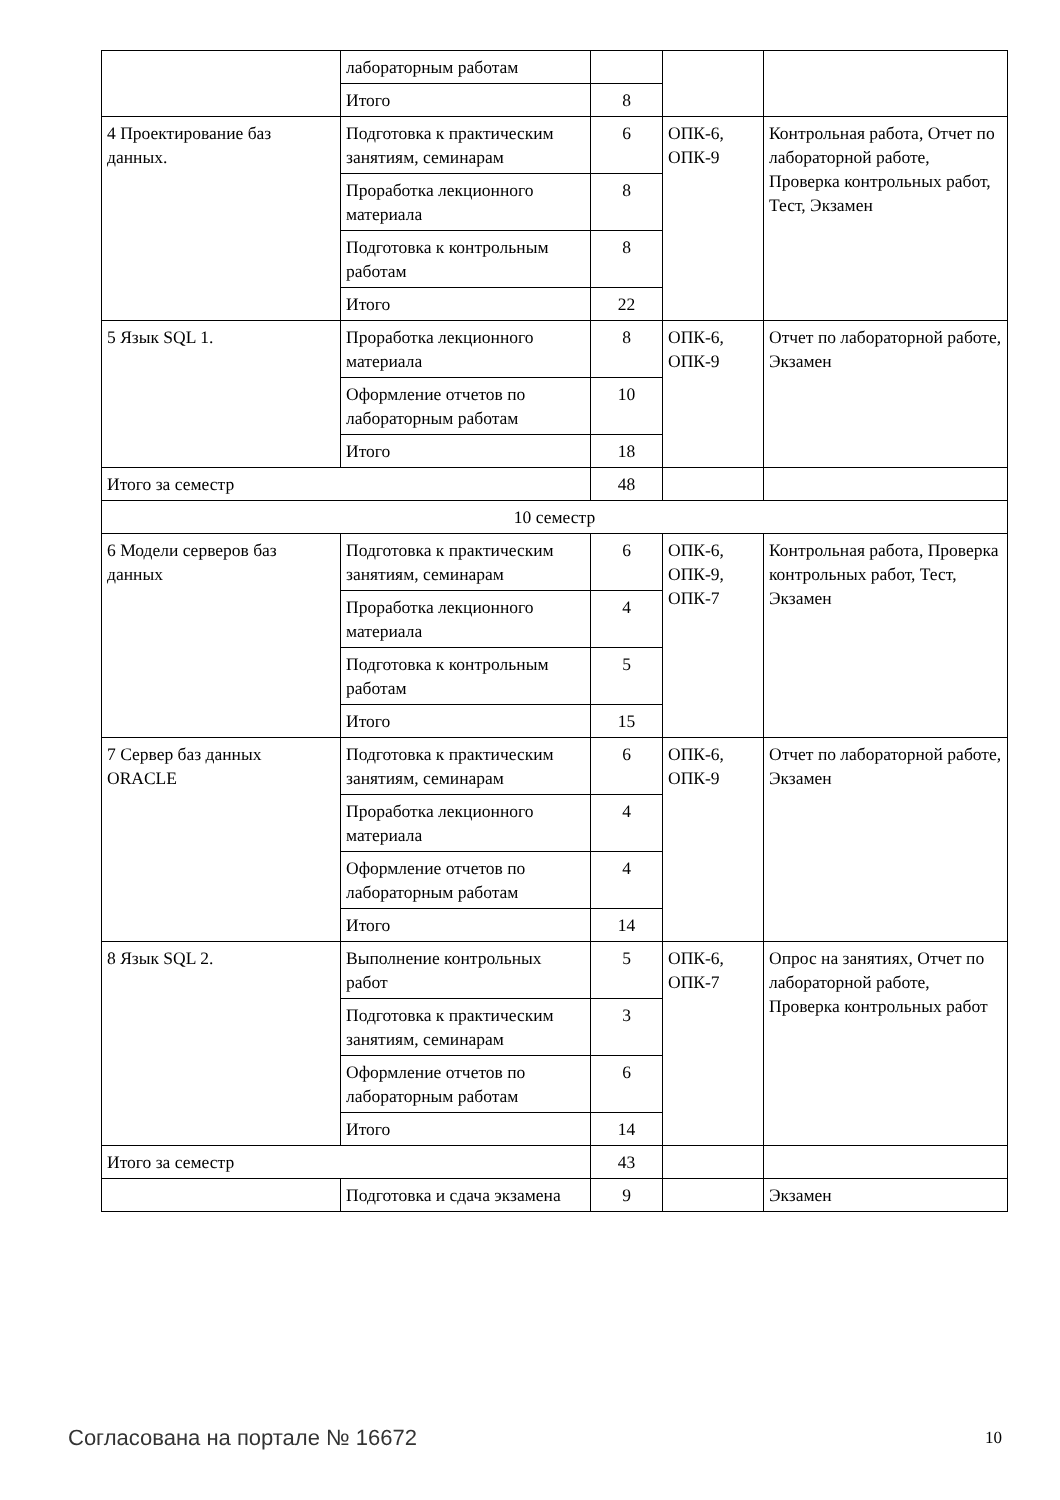| | лабораторным работам | | | |
| | Итого | 8 | | |
| 4 Проектирование баз данных. | Подготовка к практическим занятиям, семинарам | 6 | ОПК-6, ОПК-9 | Контрольная работа, Отчет по лабораторной работе, Проверка контрольных работ, Тест, Экзамен |
| | Проработка лекционного материала | 8 | | |
| | Подготовка к контрольным работам | 8 | | |
| | Итого | 22 | | |
| 5 Язык SQL 1. | Проработка лекционного материала | 8 | ОПК-6, ОПК-9 | Отчет по лабораторной работе, Экзамен |
| | Оформление отчетов по лабораторным работам | 10 | | |
| | Итого | 18 | | |
| Итого за семестр | | 48 | | |
| 10 семестр | | | | |
| 6 Модели серверов баз данных | Подготовка к практическим занятиям, семинарам | 6 | ОПК-6, ОПК-9, ОПК-7 | Контрольная работа, Проверка контрольных работ, Тест, Экзамен |
| | Проработка лекционного материала | 4 | | |
| | Подготовка к контрольным работам | 5 | | |
| | Итого | 15 | | |
| 7 Сервер баз данных ORACLE | Подготовка к практическим занятиям, семинарам | 6 | ОПК-6, ОПК-9 | Отчет по лабораторной работе, Экзамен |
| | Проработка лекционного материала | 4 | | |
| | Оформление отчетов по лабораторным работам | 4 | | |
| | Итого | 14 | | |
| 8 Язык SQL 2. | Выполнение контрольных работ | 5 | ОПК-6, ОПК-7 | Опрос на занятиях, Отчет по лабораторной работе, Проверка контрольных работ |
| | Подготовка к практическим занятиям, семинарам | 3 | | |
| | Оформление отчетов по лабораторным работам | 6 | | |
| | Итого | 14 | | |
| Итого за семестр | | 43 | | |
| | Подготовка и сдача экзамена | 9 | | Экзамен |
Согласована на портале № 16672 10